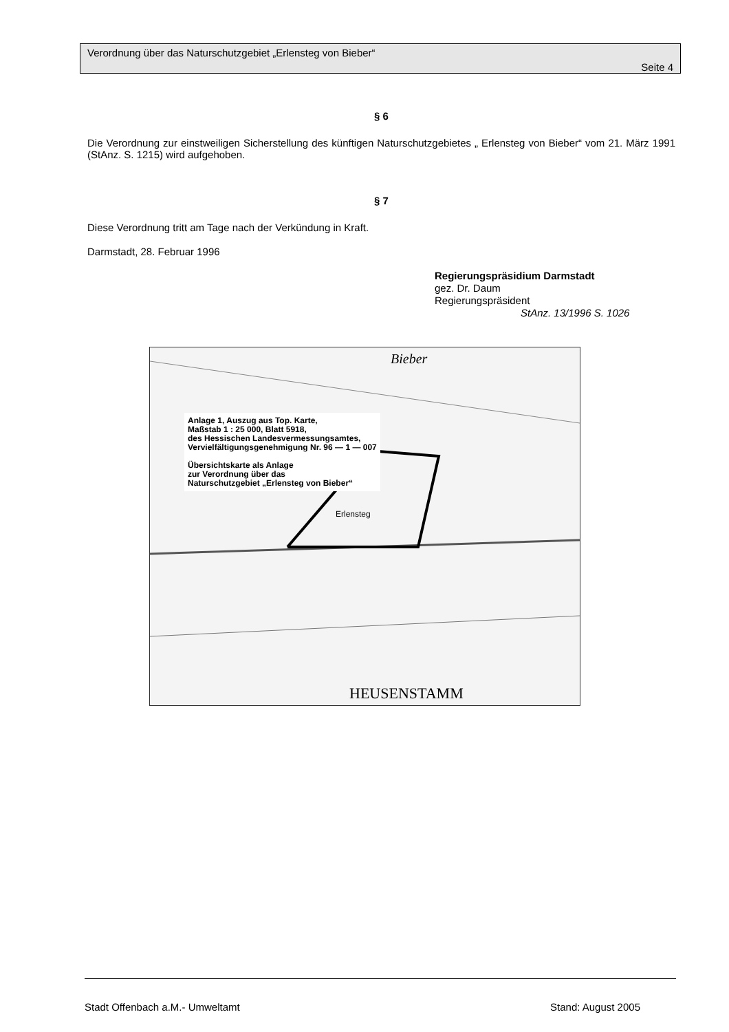Verordnung über das Naturschutzgebiet „Erlensteg von Bieber“
Seite 4
§ 6
Die Verordnung zur einstweiligen Sicherstellung des künftigen Naturschutzgebietes „ Erlensteg von Bieber“ vom 21. März 1991 (StAnz. S. 1215) wird aufgehoben.
§ 7
Diese Verordnung tritt am Tage nach der Verkündung in Kraft.
Darmstadt, 28. Februar 1996
Regierungspräsidium Darmstadt
gez. Dr. Daum
Regierungspräsident
StAnz. 13/1996 S. 1026
Anlage 1, Auszug aus Top. Karte,
Maßstab 1 : 25 000, Blatt 5918,
des Hessischen Landesvermessungsamtes,
Vervielfältigungsgenehmigung Nr. 96 — 1 — 007
Übersichtskarte als Anlage
zur Verordnung über das
Naturschutzgebiet „Erlensteg von Bieber“
Bieber
Erlensteg
HEUSENSTAMM
Stadt Offenbach a.M.- Umweltamt Stand: August 2005